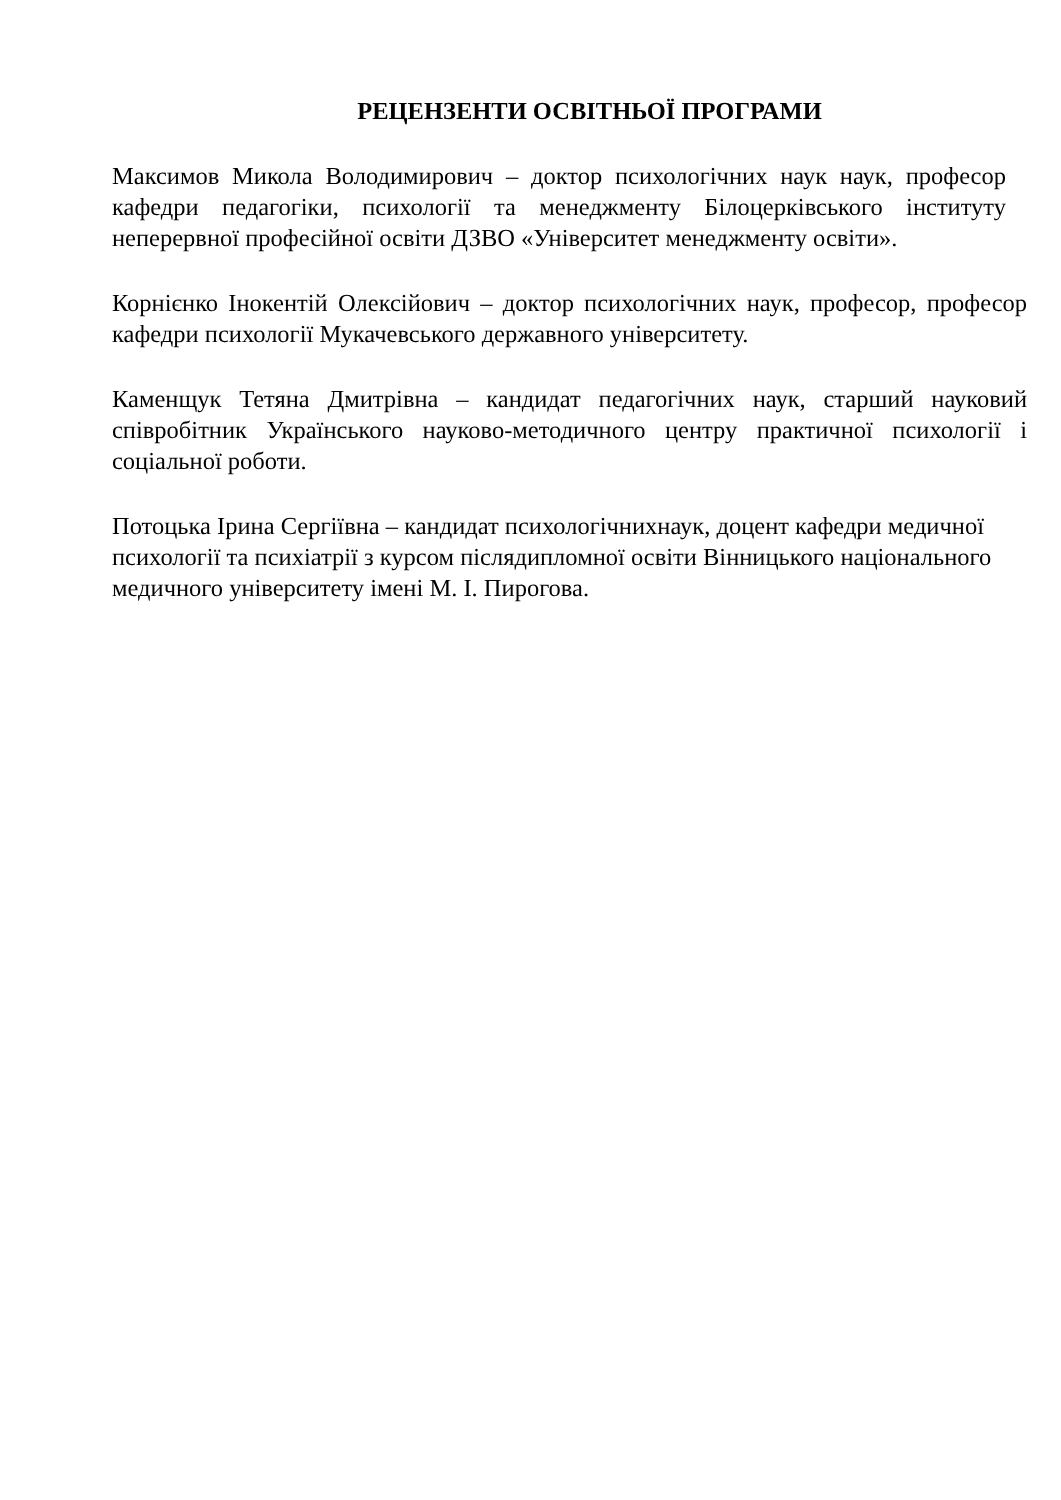РЕЦЕНЗЕНТИ ОСВІТНЬОЇ ПРОГРАМИ
Максимов Микола Володимирович – доктор психологічних наук наук, професор кафедри педагогіки, психології та менеджменту Білоцерківського інституту неперервної професійної освіти ДЗВО «Університет менеджменту освіти».
Корнієнко Інокентій Олексійович – доктор психологічних наук, професор, професор кафедри психології Мукачевського державного університету.
Каменщук Тетяна Дмитрівна – кандидат педагогічних наук, старший науковий співробітник Українського науково-методичного центру практичної психології і соціальної роботи.
Потоцька Ірина Сергіївна – кандидат психологічнихнаук, доцент кафедри медичної психології та психіатрії з курсом післядипломної освіти Вінницького національного медичного університету імені М. І. Пирогова.